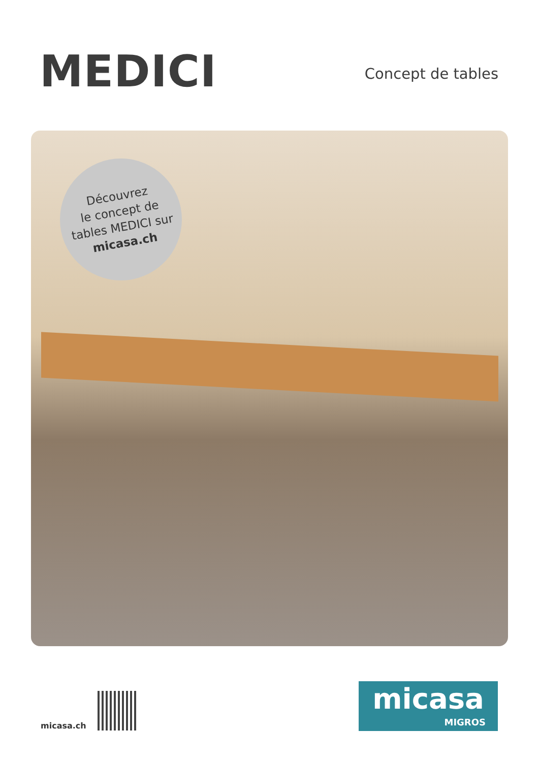MEDICI
Concept de tables
Découvrez
le concept de
tables MEDICI sur
micasa.ch
micasa.ch
micasa
MIGROS